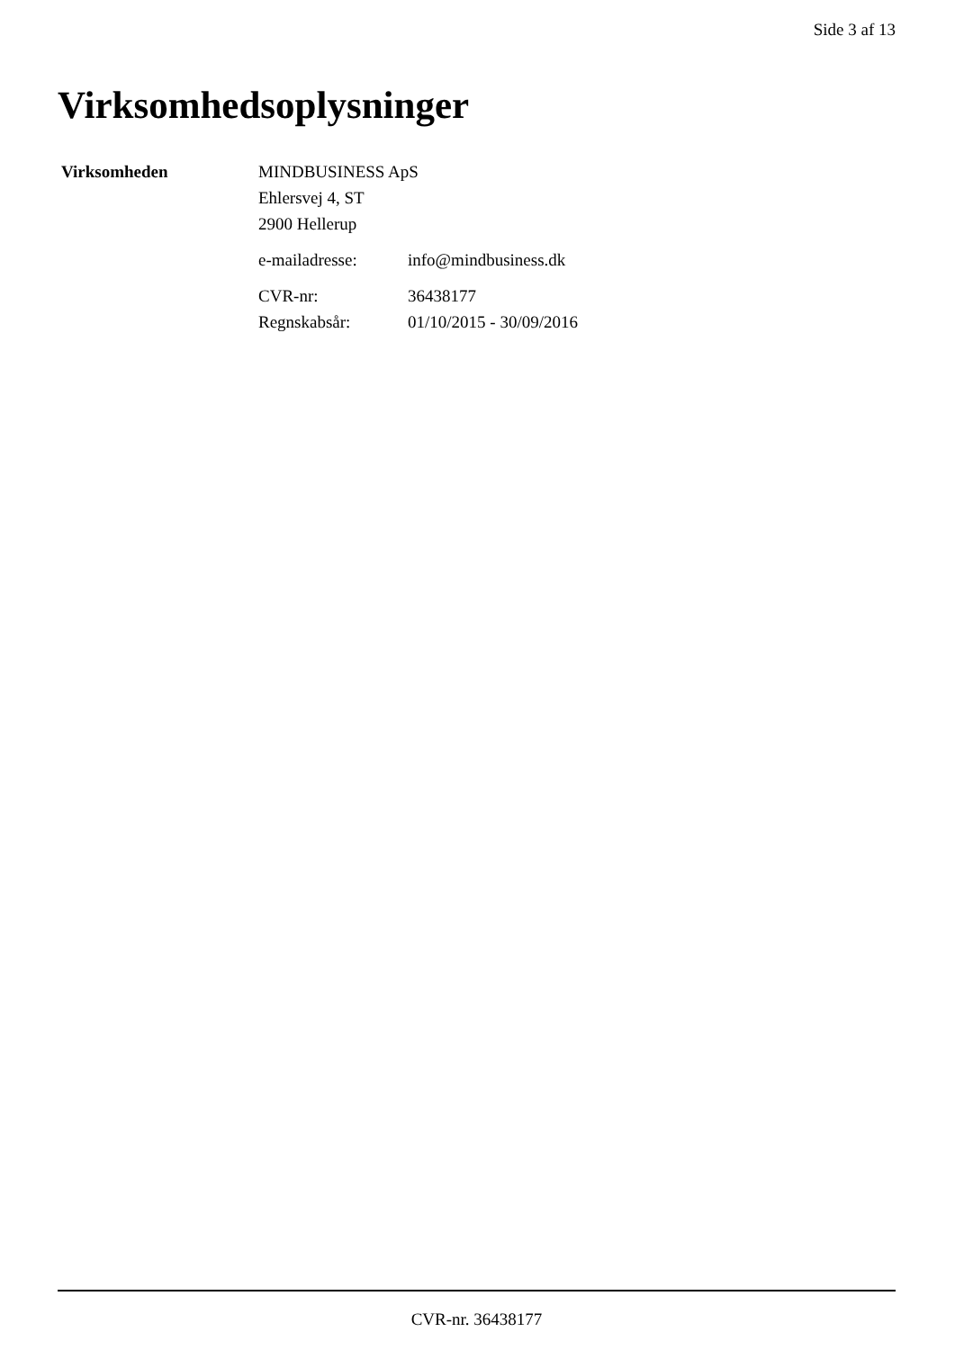Side 3 af 13
Virksomhedsoplysninger
Virksomheden
MINDBUSINESS ApS
Ehlersvej 4, ST
2900 Hellerup
e-mailadresse: info@mindbusiness.dk
CVR-nr: 36438177
Regnskabsår: 01/10/2015 - 30/09/2016
CVR-nr. 36438177